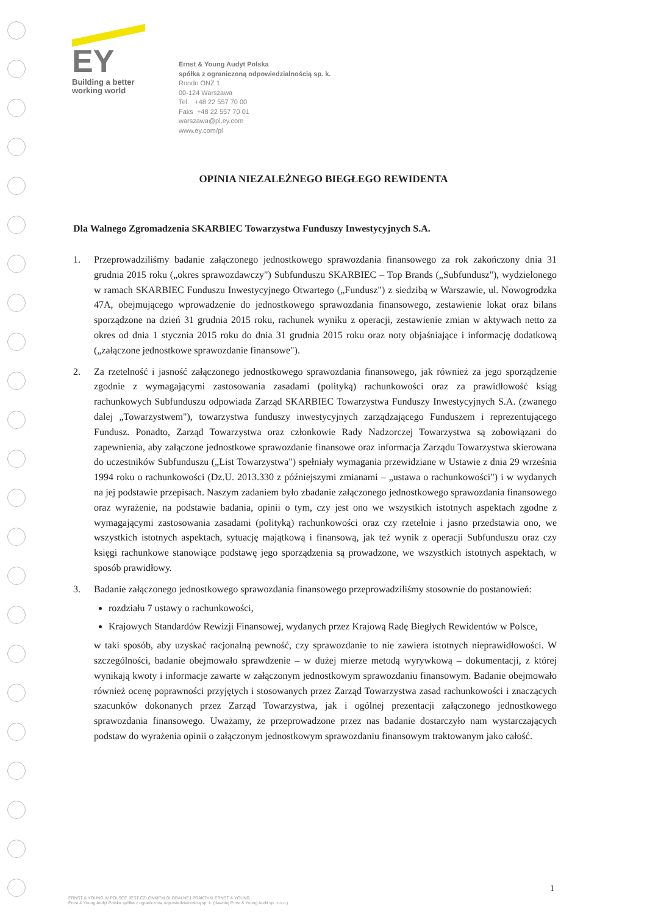EY
Building a better
working world
Ernst & Young Audyt Polska
spółka z ograniczoną odpowiedzialnością sp. k.
Rondo ONZ 1
00-124 Warszawa
Tel. +48 22 557 70 00
Faks +48 22 557 70 01
warszawa@pl.ey.com
www.ey.com/pl
OPINIA NIEZALEŻNEGO BIEGŁEGO REWIDENTA
Dla Walnego Zgromadzenia SKARBIEC Towarzystwa Funduszy Inwestycyjnych S.A.
1. Przeprowadziliśmy badanie załączonego jednostkowego sprawozdania finansowego za rok zakończony dnia 31 grudnia 2015 roku („okres sprawozdawczy") Subfunduszu SKARBIEC – Top Brands („Subfundusz"), wydzielonego w ramach SKARBIEC Funduszu Inwestycyjnego Otwartego („Fundusz") z siedzibą w Warszawie, ul. Nowogrodzka 47A, obejmującego wprowadzenie do jednostkowego sprawozdania finansowego, zestawienie lokat oraz bilans sporządzone na dzień 31 grudnia 2015 roku, rachunek wyniku z operacji, zestawienie zmian w aktywach netto za okres od dnia 1 stycznia 2015 roku do dnia 31 grudnia 2015 roku oraz noty objaśniające i informację dodatkową („załączone jednostkowe sprawozdanie finansowe").
2. Za rzetelność i jasność załączonego jednostkowego sprawozdania finansowego, jak również za jego sporządzenie zgodnie z wymagającymi zastosowania zasadami (polityką) rachunkowości oraz za prawidłowość ksiąg rachunkowych Subfunduszu odpowiada Zarząd SKARBIEC Towarzystwa Funduszy Inwestycyjnych S.A. (zwanego dalej „Towarzystwem"), towarzystwa funduszy inwestycyjnych zarządzającego Funduszem i reprezentującego Fundusz. Ponadto, Zarząd Towarzystwa oraz członkowie Rady Nadzorczej Towarzystwa są zobowiązani do zapewnienia, aby załączone jednostkowe sprawozdanie finansowe oraz informacja Zarządu Towarzystwa skierowana do uczestników Subfunduszu („List Towarzystwa") spełniały wymagania przewidziane w Ustawie z dnia 29 września 1994 roku o rachunkowości (Dz.U. 2013.330 z późniejszymi zmianami – „ustawa o rachunkowości") i w wydanych na jej podstawie przepisach. Naszym zadaniem było zbadanie załączonego jednostkowego sprawozdania finansowego oraz wyrażenie, na podstawie badania, opinii o tym, czy jest ono we wszystkich istotnych aspektach zgodne z wymagającymi zastosowania zasadami (polityką) rachunkowości oraz czy rzetelnie i jasno przedstawia ono, we wszystkich istotnych aspektach, sytuację majątkową i finansową, jak też wynik z operacji Subfunduszu oraz czy księgi rachunkowe stanowiące podstawę jego sporządzenia są prowadzone, we wszystkich istotnych aspektach, w sposób prawidłowy.
3. Badanie załączonego jednostkowego sprawozdania finansowego przeprowadziliśmy stosownie do postanowień:
rozdziału 7 ustawy o rachunkowości,
Krajowych Standardów Rewizji Finansowej, wydanych przez Krajową Radę Biegłych Rewidentów w Polsce,
w taki sposób, aby uzyskać racjonalną pewność, czy sprawozdanie to nie zawiera istotnych nieprawidłowości. W szczególności, badanie obejmowało sprawdzenie – w dużej mierze metodą wyrywkową – dokumentacji, z której wynikają kwoty i informacje zawarte w załączonym jednostkowym sprawozdaniu finansowym. Badanie obejmowało również ocenę poprawności przyjętych i stosowanych przez Zarząd Towarzystwa zasad rachunkowości i znaczących szacunków dokonanych przez Zarząd Towarzystwa, jak i ogólnej prezentacji załączonego jednostkowego sprawozdania finansowego. Uważamy, że przeprowadzone przez nas badanie dostarczyło nam wystarczających podstaw do wyrażenia opinii o załączonym jednostkowym sprawozdaniu finansowym traktowanym jako całość.
1
ERNST & YOUNG W POLSCE JEST CZŁONKIEM GLOBALNEJ PRAKTYKI ERNST & YOUNG
Ernst & Young Audyt Polska spółka z ograniczoną odpowiedzialnością sp. k. (dawniej Ernst & Young Audit sp. z o.o.)